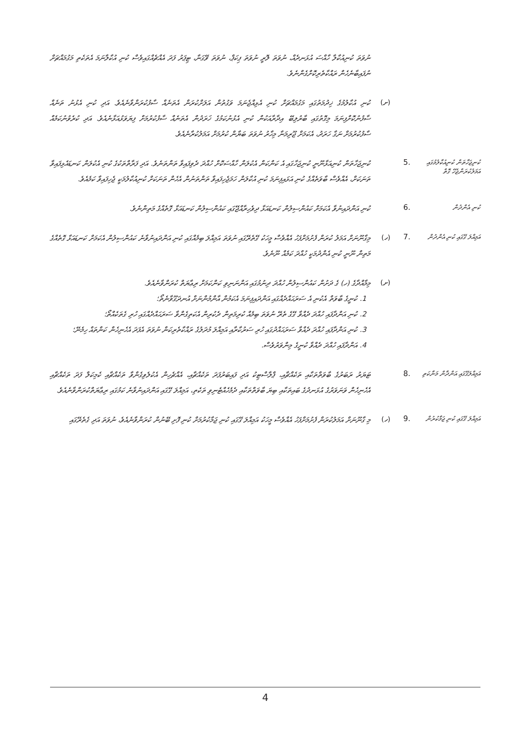ނުވަތަ ކުނިއުކާލާ ހާއްސަ އުޅަނދެއް، ނުވަތަ ލޮރީ ނުވަތަ ޕިކަޕް، ނުވަތަ ވޭގަނާ، ޓިޕަރު ފަދަ އެއްޗެއްގައިވެސް ކުނި އުކާލާނަމަ އެތަކެތި މަގުމައްޗަށް ނުފައިބާނެހެން ރައްކާތެރިކޮށްގެންނެވެ.
(ށ)
ކުނި އުކާލުމުގެ ޚިދުމަތުގައި މަގުމައްޗަށް ކުނި އެޅިއްޖެނަމަ ވަގުތުން އަލަށްކުރަން އެތަނެއް ސާފުކުރަންވާނެއެވެ. އަދި ކުނި އެޅުނު ތަނެއް ސާފުނުކޮށްފިނަމަ މިގޮތުގައި ބާރުލިބޭ އިދާރާއަކުން ކުނި އެޅުނުކަމުގެ ޚަރަދުން އެތަނެއް ސާފުކުރުމަށް ފިޔަވަޅުއަޅާނެއެވެ. އަދި ކުރެވުނުކަމެއް ސާފުކުރުމަށް ނަގާ ހަރަދު، އެކަމަށް ޖޫރިމަނާ މިހާރު ނުވަތަ ބަޔާން ކުރުމަށް އަމަލުކުރާނެއެވެ.
ކުނިޖަހާތަން ކުނިއުކާލުމުގައި އަމަލުކުރަންޖެހޭ ގޮތް
.5
ކުނިޖަހާތަން ކުނިއަޅާނޫނީ ކުނިޖަހާގައި އެ ކަންކަން އެކުލަން ހާއްސަކޮށް ހުއްދަ ދެވިފައިވާ ތަންތަނެވެ. އަދި ފަރާތްތަކުގެ ކުނި އެކުލަން ކަނޑައެޅިފައިވާ ތަނަކަށް، އެއްވެސް ބާވަތެއްގެ ކުނި އަޅައިފިނަމަ ކުނި އުކާލަން ހަމަޖެހިފައިވާ ތަންތަނުން އެހެން ތަނަކަށް ކުނިއުކާލުމަކީ ޖެހިފައިވާ ކަމެއެވެ.
ކުނި އެންދުން
.6
ކުނި އަންދައިނުވާ އެކަމަށް ކައުންސިލުން ކަނޑައަޅާ ދިވެހިރާއްޖޭގައި ކައުންސިލުން ކަނޑައަޅާ ގޮތެއްގެ މަތިންނެވެ.
އަމިއްލަ ގޭގައި ކުނި އެންދުން
.7 (ހ)
މިގާނޫނަށް އަމަލު ކުރަން ފެށުމަށްފަހު އެއްވެސް މީހަކު ގޭތެރޭގައި ނުވަތަ އަމިއްލަ ބިމެއްގައި ކުނި އަންދައިނުވާނެ ކައުންސިލުން އެކަމަށް ކަނޑައަޅާ ގޮތެއްގެ މަތިން ނޫނީ ކުނި އެންދުމަކީ ހުއްދަ ކަމެއް ނޫނެވެ.
(ށ)
މިމާއްދާގެ (ހ) ގެ ދަށުން ކައުންސިލުން ހުއްދަ ދިނުމުގައި އަންނަނިވި ކަންކަމަށް ރިޢާޔަތް ކުރަންވާނެއެވެ.
1. ކުނީގެ ބާވަތް އެކުނި އެ ސަރަޙައްދެއްގައި އަންދައިފިނަމަ އެކަމުން އާންމުންނަށް އުނދަގޫވާނެތޯ؛
2. ކުނި އަންދާފައި ހުއްދަ ދެއްވާ ގޭގެ ތެރޭ ނުވަތަ ބިމެއް ކުރިމަތިން ދެކުރިން އެކަތިގެންވާ ސަރަޙައްދެއްގައި ހުރި ގެތަކެއްތޯ؛
3. ކުނި އަންދާފައި ހުއްދަ ދެއްވާ ސަރަޙައްދުގައި ހުރި ސަރުކާރާއި އަމިއްލަ މުދަލުގެ ރައްކާތެރިކަން ނުވަތަ އެފަދަ އެހެނިހެން ކަންތައް ހިމެނޭ؛
4. އަންދާފައި ހުއްދަ ދެއްވާ ކުނީގެ މިންވަރުވެސް.
އަމިއްލަގޭގައި އަންދާން މަނާކަތި
.8
ޓަޔަރު ރަބަރުގެ ބާވަތްތަކާއި ތަކެއްޗާއި، ޕްލާސްޓިކު އަދި ފައިބަރުފަދަ ތަކެއްޗާއި، އެއްޗެހިން އެކުލެވިގެންވާ ތަކެއްޗާއި ކެމިކަލް ފަދަ ތަކެއްޗާއި އެހެނިހެން ވަނަވަރުގެ އުޅަނދުގެ ބައިތަކާއި ބިޔަ ބާވަތްތަކާއި ދެމެހެއްޓެނިވި ތަކެތި، އަމިއްލަ ގޭގައި އަންދައިނުވާނެ ކަމުގައި ރިޢާޔަތްކުރަންވާނެއެވެ.
އަމިއްލަ ގޭގައި ކުނި ޖަމާކުރުން
.9 (ހ)
މި ގާނޫނަށް އަމަލުކުރަން ފެށުމަށްފަހު އެއްވެސް މީހަކު އަމިއްލަ ގޭގައި ކުނި ޖަމާކުރުމަށް ކުނި ފޮށި ބޭނުން ކުރަންވާނެއެވެ، ނުވަތަ އަދި ގެތެރޭގައި
4